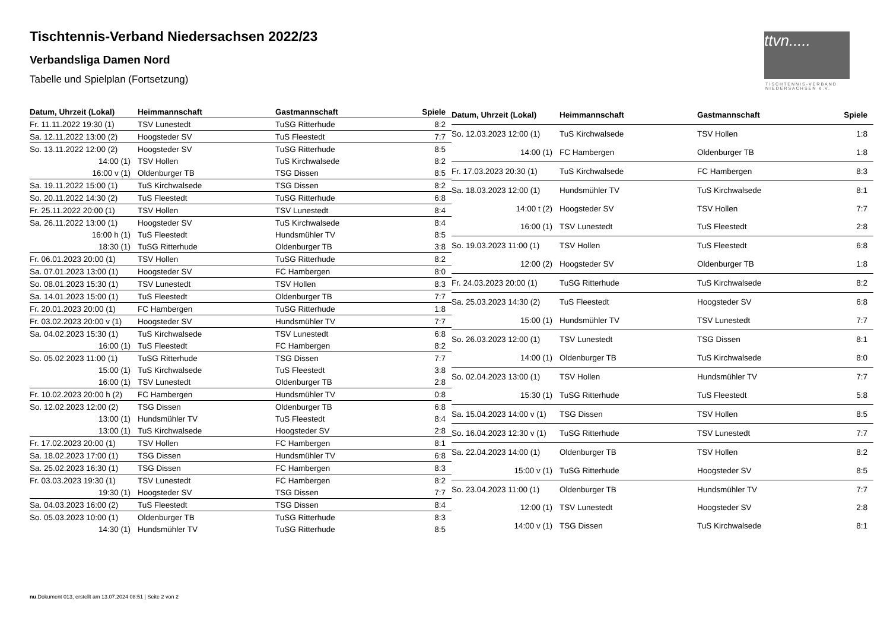Tischtennis-Verband Niedersachsen 2022/23
Verbandsliga Damen Nord
Tabelle und Spielplan (Fortsetzung)
ttvn.....
TISCHTENNIS-VERBAND
NIEDERSACHSEN e.V.
| Datum, Uhrzeit (Lokal) | Heimmannschaft | Gastmannschaft | Spiele |
| --- | --- | --- | --- |
| Fr. 11.11.2022 19:30 (1) | TSV Lunestedt | TuSG Ritterhude | 8:2 |
| Sa. 12.11.2022 13:00 (2) | Hoogsteder SV | TuS Fleestedt | 7:7 |
| So. 13.11.2022 12:00 (2) | Hoogsteder SV | TuSG Ritterhude | 8:5 |
| 14:00 (1) | TSV Hollen | TuS Kirchwalsede | 8:2 |
| 16:00 v (1) | Oldenburger TB | TSG Dissen | 8:5 |
| Sa. 19.11.2022 15:00 (1) | TuS Kirchwalsede | TSG Dissen | 8:2 |
| So. 20.11.2022 14:30 (2) | TuS Fleestedt | TuSG Ritterhude | 6:8 |
| Fr. 25.11.2022 20:00 (1) | TSV Hollen | TSV Lunestedt | 8:4 |
| Sa. 26.11.2022 13:00 (1) | Hoogsteder SV | TuS Kirchwalsede | 8:4 |
| 16:00 h (1) | TuS Fleestedt | Hundsmühler TV | 8:5 |
| 18:30 (1) | TuSG Ritterhude | Oldenburger TB | 3:8 |
| Fr. 06.01.2023 20:00 (1) | TSV Hollen | TuSG Ritterhude | 8:2 |
| Sa. 07.01.2023 13:00 (1) | Hoogsteder SV | FC Hambergen | 8:0 |
| So. 08.01.2023 15:30 (1) | TSV Lunestedt | TSV Hollen | 8:3 |
| Sa. 14.01.2023 15:00 (1) | TuS Fleestedt | Oldenburger TB | 7:7 |
| Fr. 20.01.2023 20:00 (1) | FC Hambergen | TuSG Ritterhude | 1:8 |
| Fr. 03.02.2023 20:00 v (1) | Hoogsteder SV | Hundsmühler TV | 7:7 |
| Sa. 04.02.2023 15:30 (1) | TuS Kirchwalsede | TSV Lunestedt | 6:8 |
| 16:00 (1) | TuS Fleestedt | FC Hambergen | 8:2 |
| So. 05.02.2023 11:00 (1) | TuSG Ritterhude | TSG Dissen | 7:7 |
| 15:00 (1) | TuS Kirchwalsede | TuS Fleestedt | 3:8 |
| 16:00 (1) | TSV Lunestedt | Oldenburger TB | 2:8 |
| Fr. 10.02.2023 20:00 h (2) | FC Hambergen | Hundsmühler TV | 0:8 |
| So. 12.02.2023 12:00 (2) | TSG Dissen | Oldenburger TB | 6:8 |
| 13:00 (1) | Hundsmühler TV | TuS Fleestedt | 8:4 |
| 13:00 (1) | TuS Kirchwalsede | Hoogsteder SV | 2:8 |
| Fr. 17.02.2023 20:00 (1) | TSV Hollen | FC Hambergen | 8:1 |
| Sa. 18.02.2023 17:00 (1) | TSG Dissen | Hundsmühler TV | 6:8 |
| Sa. 25.02.2023 16:30 (1) | TSG Dissen | FC Hambergen | 8:3 |
| Fr. 03.03.2023 19:30 (1) | TSV Lunestedt | FC Hambergen | 8:2 |
| 19:30 (1) | Hoogsteder SV | TSG Dissen | 7:7 |
| Sa. 04.03.2023 16:00 (2) | TuS Fleestedt | TSG Dissen | 8:4 |
| So. 05.03.2023 10:00 (1) | Oldenburger TB | TuSG Ritterhude | 8:3 |
| 14:30 (1) | Hundsmühler TV | TuSG Ritterhude | 8:5 |
| Datum, Uhrzeit (Lokal) | Heimmannschaft | Gastmannschaft | Spiele |
| --- | --- | --- | --- |
| So. 12.03.2023 12:00 (1) | TuS Kirchwalsede | TSV Hollen | 1:8 |
| 14:00 (1) | FC Hambergen | Oldenburger TB | 1:8 |
| Fr. 17.03.2023 20:30 (1) | TuS Kirchwalsede | FC Hambergen | 8:3 |
| Sa. 18.03.2023 12:00 (1) | Hundsmühler TV | TuS Kirchwalsede | 8:1 |
| 14:00 t (2) | Hoogsteder SV | TSV Hollen | 7:7 |
| 16:00 (1) | TSV Lunestedt | TuS Fleestedt | 2:8 |
| So. 19.03.2023 11:00 (1) | TSV Hollen | TuS Fleestedt | 6:8 |
| 12:00 (2) | Hoogsteder SV | Oldenburger TB | 1:8 |
| Fr. 24.03.2023 20:00 (1) | TuSG Ritterhude | TuS Kirchwalsede | 8:2 |
| Sa. 25.03.2023 14:30 (2) | TuS Fleestedt | Hoogsteder SV | 6:8 |
| 15:00 (1) | Hundsmühler TV | TSV Lunestedt | 7:7 |
| So. 26.03.2023 12:00 (1) | TSV Lunestedt | TSG Dissen | 8:1 |
| 14:00 (1) | Oldenburger TB | TuS Kirchwalsede | 8:0 |
| So. 02.04.2023 13:00 (1) | TSV Hollen | Hundsmühler TV | 7:7 |
| 15:30 (1) | TuSG Ritterhude | TuS Fleestedt | 5:8 |
| Sa. 15.04.2023 14:00 v (1) | TSG Dissen | TSV Hollen | 8:5 |
| So. 16.04.2023 12:30 v (1) | TuSG Ritterhude | TSV Lunestedt | 7:7 |
| Sa. 22.04.2023 14:00 (1) | Oldenburger TB | TSV Hollen | 8:2 |
| 15:00 v (1) | TuSG Ritterhude | Hoogsteder SV | 8:5 |
| So. 23.04.2023 11:00 (1) | Oldenburger TB | Hundsmühler TV | 7:7 |
| 12:00 (1) | TSV Lunestedt | Hoogsteder SV | 2:8 |
| 14:00 v (1) | TSG Dissen | TuS Kirchwalsede | 8:1 |
nu.Dokument 013, erstellt am 13.07.2024 08:51 | Seite 2 von 2